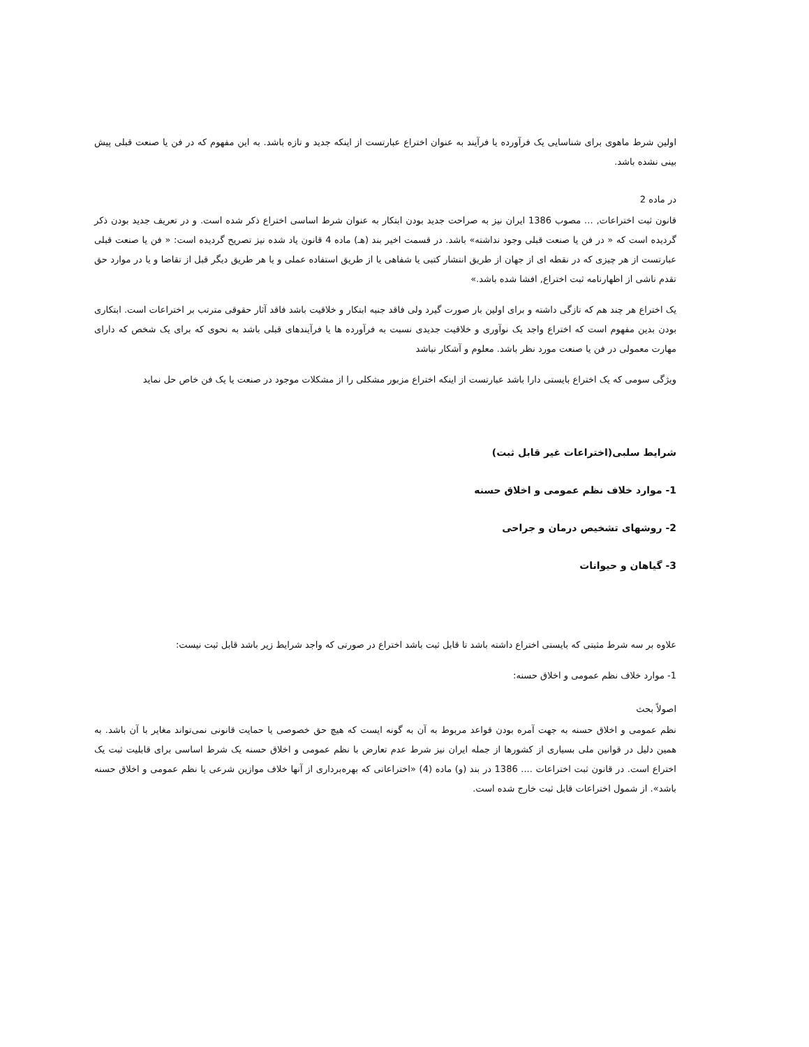اولین شرط ماهوی برای شناسایی یک فرآورده یا فرآیند به عنوان اختراع عبارتست از اینکه جدید و تازه باشد. به این مفهوم که در فن یا صنعت قبلی پیش بینی نشده باشد.
در ماده 2
قانون ثبت اختراعات, ... مصوب 1386 ایران نیز به صراحت جدید بودن ابتکار به عنوان شرط اساسی اختراع ذکر شده است. و در تعریف جدید بودن ذکر گردیده است که « در فن یا صنعت قبلی وجود نداشته» باشد. در قسمت اخیر بند (هـ) ماده 4 قانون یاد شده نیز تصریح گردیده است: « فن یا صنعت قبلی عبارتست از هر چیزی که در نقطه ای از جهان از طریق انتشار کتبی یا شفاهی یا از طریق استفاده عملی و یا هر طریق دیگر قبل از تقاضا و یا در موارد حق تقدم ناشی از اظهارنامه ثبت اختراع, افشا شده باشد.»
یک اختراع هر چند هم که تازگی داشته و برای اولین بار صورت گیرد ولی فاقد جنبه ابتکار و خلاقیت باشد فاقد آثار حقوقی مترتب بر اختراعات است. ابتکاری بودن بدین مفهوم است که اختراع واجد یک نوآوری و خلاقیت جدیدی نسبت به فرآورده ها یا فرآیندهای قبلی باشد به نحوی که برای یک شخص که دارای مهارت معمولی در فن یا صنعت مورد نظر باشد. معلوم و آشکار نباشد
ویژگی سومی که یک اختراع بایستی دارا باشد عبارتست از اینکه اختراع مزبور مشکلی را از مشکلات موجود در صنعت یا یک فن خاص حل نماید
شرایط سلبی(اختراعات غیر قابل ثبت)
1- موارد خلاف نظم عمومی و اخلاق حسنه
2- روشهای تشخیص درمان و جراحی
3- گیاهان و حیوانات
علاوه بر سه شرط مثبتی که بایستی اختراع داشته باشد تا قابل ثبت باشد اختراع در صورتی که واجد شرایط زیر باشد قابل ثبت نیست:
1- موارد خلاف نظم عمومی و اخلاق حسنه:
اصولاً بحث
نظم عمومی و اخلاق حسنه به جهت آمره بودن قواعد مربوط به آن به گونه ایست که هیچ حق خصوصی یا حمایت قانونی نمی‌تواند مغایر با آن باشد. به همین دلیل در قوانین ملی بسیاری از کشورها از جمله ایران نیز شرط عدم تعارض با نظم عمومی و اخلاق حسنه یک شرط اساسی برای قابلیت ثبت یک اختراع است. در قانون ثبت اختراعات .... 1386 در بند (و) ماده (4) «اختراعاتی که بهره‌برداری از آنها خلاف موازین شرعی یا نظم عمومی و اخلاق حسنه باشد». از شمول اختراعات قابل ثبت خارج شده است.